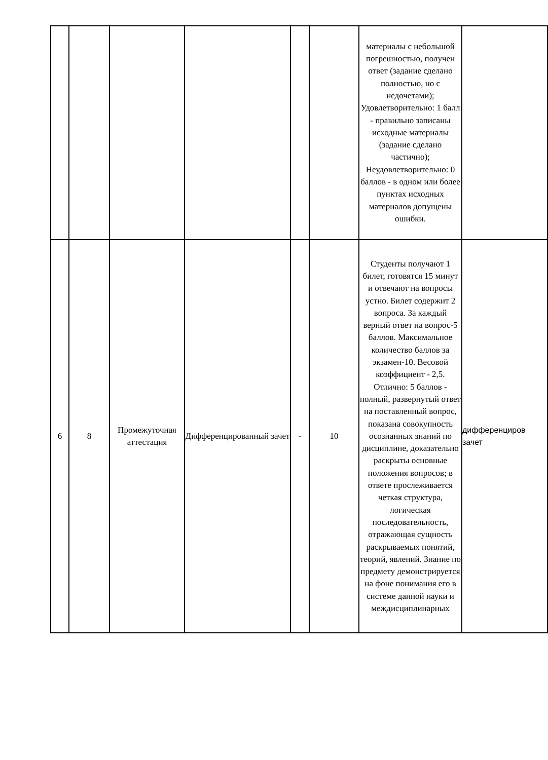| | | | | | | материалы с небольшой погрешностью, получен ответ (задание сделано полностью, но с недочетами); Удовлетворительно: 1 балл - правильно записаны исходные материалы (задание сделано частично); Неудовлетворительно: 0 баллов - в одном или более пунктах исходных материалов допущены ошибки. | |
| 6 | 8 | Промежуточная аттестация | Дифференцированный зачет | - | 10 | Студенты получают 1 билет, готовятся 15 минут и отвечают на вопросы устно. Билет содержит 2 вопроса. За каждый верный ответ на вопрос-5 баллов. Максимальное количество баллов за экзамен-10. Весовой коэффициент - 2,5. Отлично: 5 баллов - полный, развернутый ответ на поставленный вопрос, показана совокупность осознанных знаний по дисциплине, доказательно раскрыты основные положения вопросов; в ответе прослеживается четкая структура, логическая последовательность, отражающая сущность раскрываемых понятий, теорий, явлений. Знание по предмету демонстрируется на фоне понимания его в системе данной науки и междисциплинарных | дифференциров зачет |